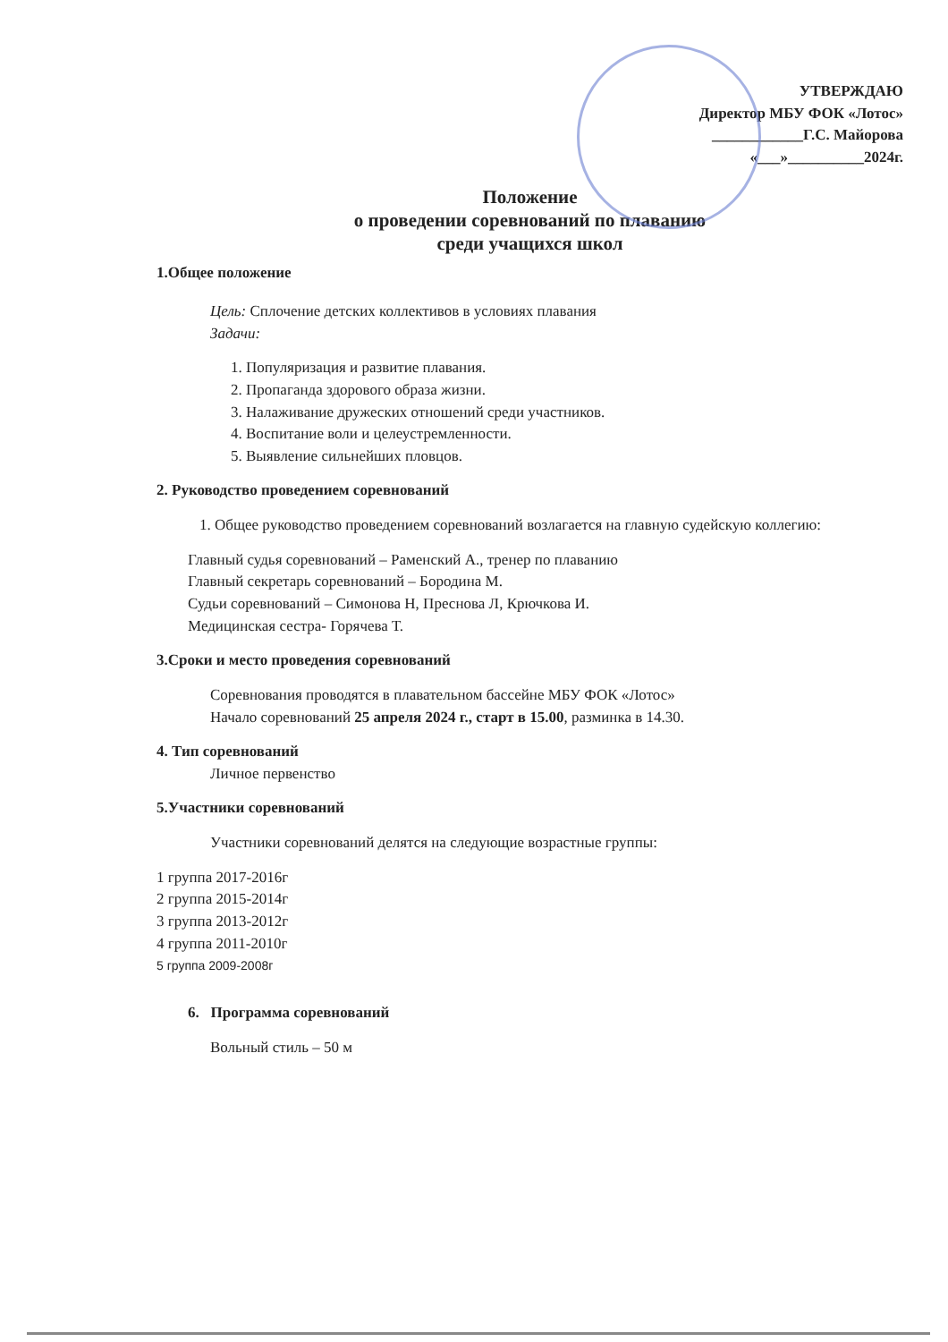УТВЕРЖДАЮ
Директор МБУ ФОК «Лотос»
____________Г.С. Майорова
«___»__________2024г.
Положение
о проведении соревнований по плаванию
среди учащихся школ
1.Общее положение
Цель: Сплочение детских коллективов в условиях плавания
Задачи:
1. Популяризация и развитие плавания.
2. Пропаганда здорового образа жизни.
3. Налаживание дружеских отношений среди участников.
4. Воспитание воли и целеустремленности.
5. Выявление сильнейших пловцов.
2. Руководство проведением соревнований
1. Общее руководство проведением соревнований возлагается на главную судейскую коллегию:
Главный судья соревнований – Раменский А., тренер по плаванию
Главный секретарь соревнований – Бородина М.
Судьи соревнований – Симонова Н, Преснова Л, Крючкова И.
Медицинская сестра- Горячева Т.
3.Сроки и место проведения соревнований
Соревнования проводятся в плавательном бассейне МБУ ФОК «Лотос»
Начало соревнований 25 апреля 2024 г., старт в 15.00, разминка в 14.30.
4. Тип соревнований
Личное первенство
5.Участники соревнований
Участники соревнований делятся на следующие возрастные группы:
1 группа 2017-2016г
2 группа 2015-2014г
3 группа 2013-2012г
4 группа 2011-2010г
5 группа 2009-2008г
6. Программа соревнований
Вольный стиль – 50 м